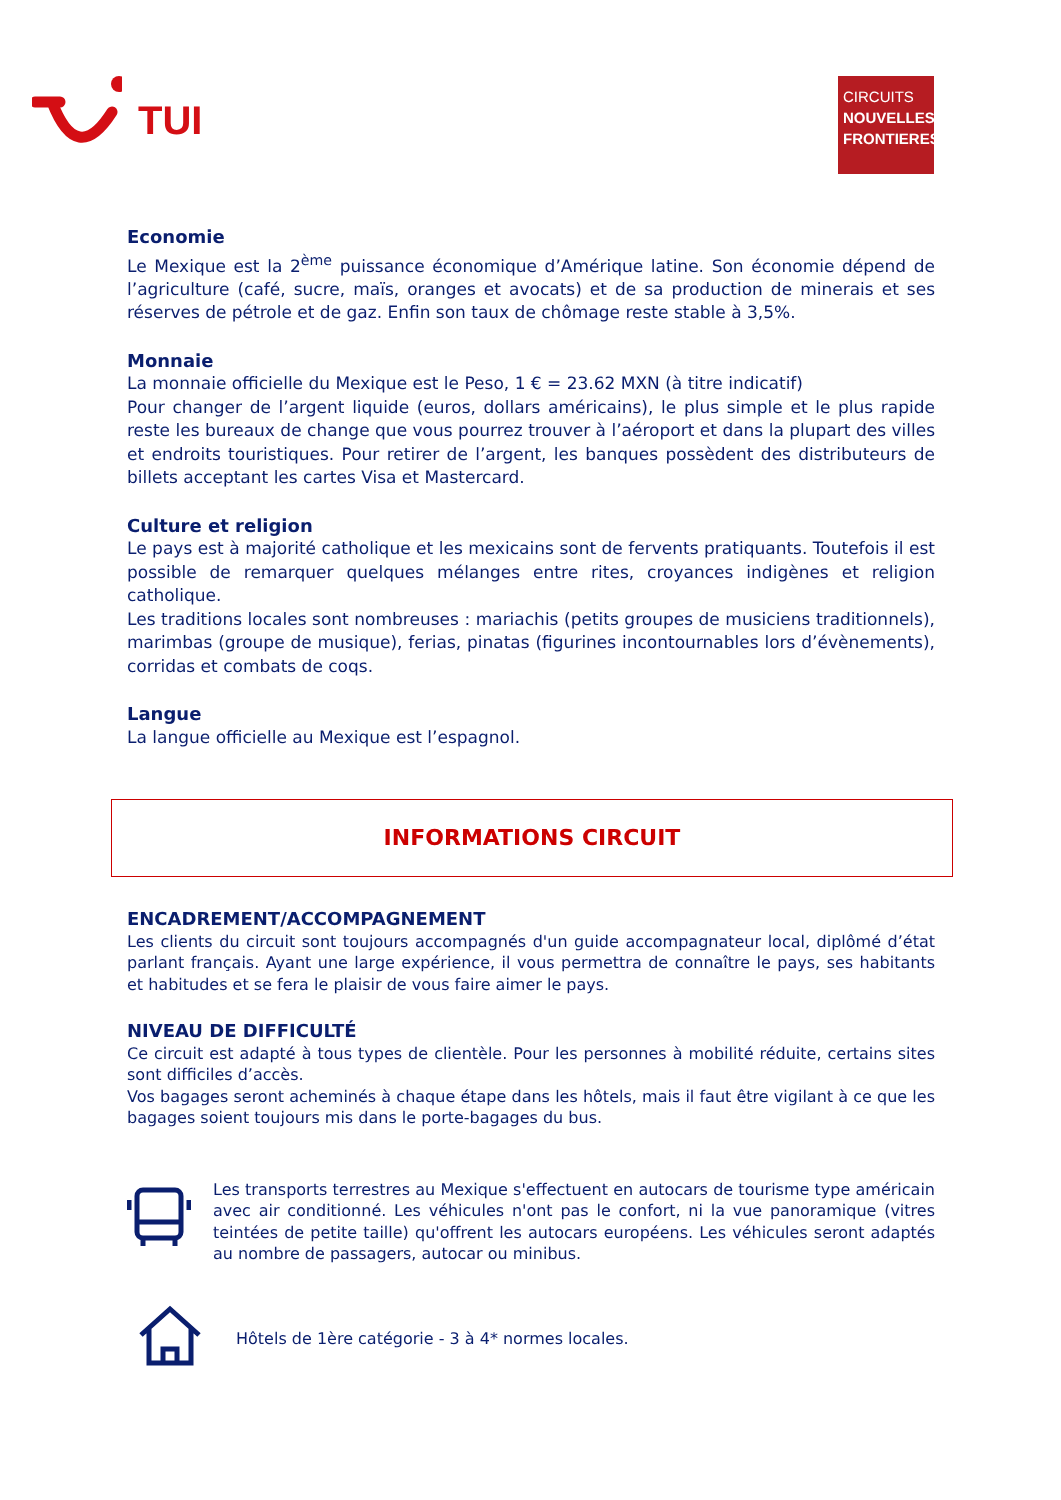TUI
CIRCUITS
NOUVELLES
FRONTIERES
Economie
Le Mexique est la 2<sup>ème</sup> puissance économique d’Amérique latine. Son économie dépend de l’agriculture (café, sucre, maïs, oranges et avocats) et de sa production de minerais et ses réserves de pétrole et de gaz. Enfin son taux de chômage reste stable à 3,5%.
Monnaie
La monnaie officielle du Mexique est le Peso, 1 € = 23.62 MXN (à titre indicatif)
Pour changer de l’argent liquide (euros, dollars américains), le plus simple et le plus rapide reste les bureaux de change que vous pourrez trouver à l’aéroport et dans la plupart des villes et endroits touristiques. Pour retirer de l’argent, les banques possèdent des distributeurs de billets acceptant les cartes Visa et Mastercard.
Culture et religion
Le pays est à majorité catholique et les mexicains sont de fervents pratiquants. Toutefois il est possible de remarquer quelques mélanges entre rites, croyances indigènes et religion catholique.
Les traditions locales sont nombreuses : mariachis (petits groupes de musiciens traditionnels), marimbas (groupe de musique), ferias, pinatas (figurines incontournables lors d’évènements), corridas et combats de coqs.
Langue
La langue officielle au Mexique est l’espagnol.
INFORMATIONS CIRCUIT
ENCADREMENT/ACCOMPAGNEMENT
Les clients du circuit sont toujours accompagnés d'un guide accompagnateur local, diplômé d’état parlant français. Ayant une large expérience, il vous permettra de connaître le pays, ses habitants et habitudes et se fera le plaisir de vous faire aimer le pays.
NIVEAU DE DIFFICULTÉ
Ce circuit est adapté à tous types de clientèle. Pour les personnes à mobilité réduite, certains sites sont difficiles d’accès.
Vos bagages seront acheminés à chaque étape dans les hôtels, mais il faut être vigilant à ce que les bagages soient toujours mis dans le porte-bagages du bus.
Les transports terrestres au Mexique s'effectuent en autocars de tourisme type américain avec air conditionné. Les véhicules n'ont pas le confort, ni la vue panoramique (vitres teintées de petite taille) qu'offrent les autocars européens. Les véhicules seront adaptés au nombre de passagers, autocar ou minibus.
Hôtels de 1ère catégorie - 3 à 4* normes locales.